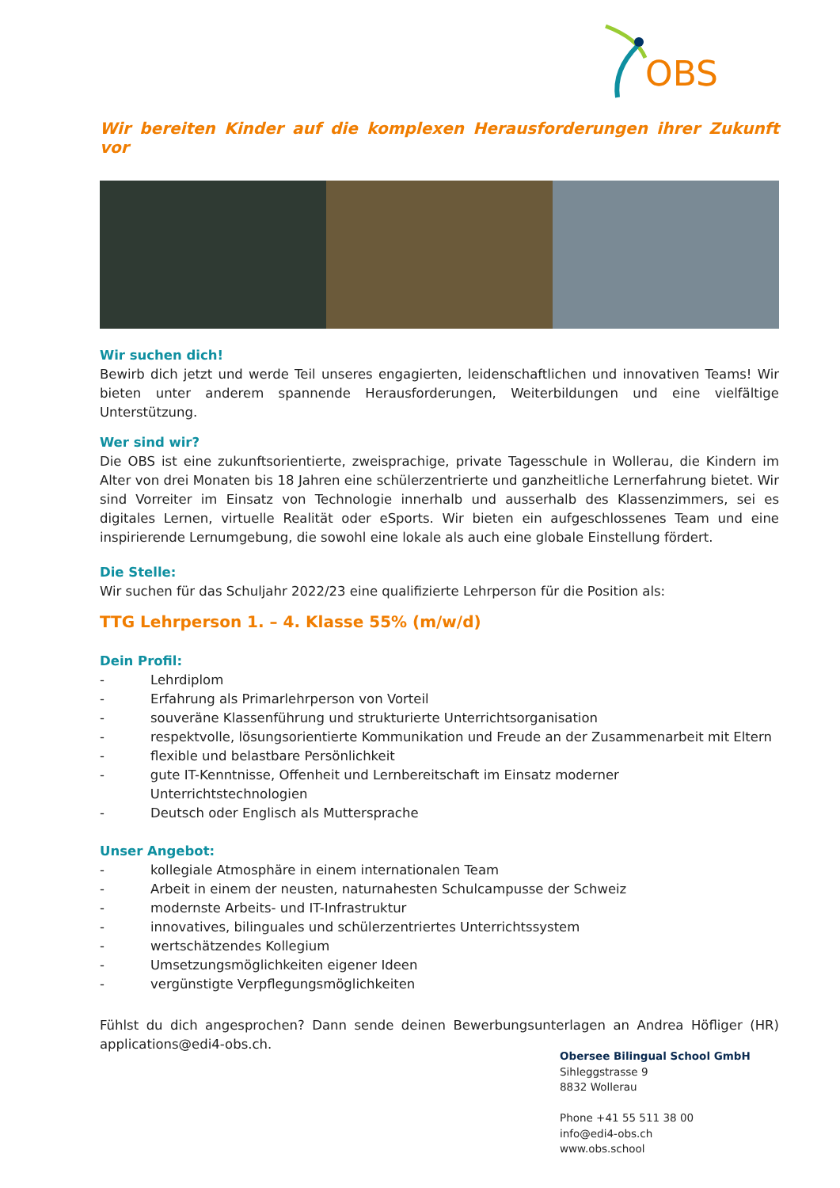OBS
Wir bereiten Kinder auf die komplexen Herausforderungen ihrer Zukunft vor
Wir suchen dich!
Bewirb dich jetzt und werde Teil unseres engagierten, leidenschaftlichen und innovativen Teams! Wir bieten unter anderem spannende Herausforderungen, Weiterbildungen und eine vielfältige Unterstützung.
Wer sind wir?
Die OBS ist eine zukunftsorientierte, zweisprachige, private Tagesschule in Wollerau, die Kindern im Alter von drei Monaten bis 18 Jahren eine schülerzentrierte und ganzheitliche Lernerfahrung bietet. Wir sind Vorreiter im Einsatz von Technologie innerhalb und ausserhalb des Klassenzimmers, sei es digitales Lernen, virtuelle Realität oder eSports. Wir bieten ein aufgeschlossenes Team und eine inspirierende Lernumgebung, die sowohl eine lokale als auch eine globale Einstellung fördert.
Die Stelle:
Wir suchen für das Schuljahr 2022/23 eine qualifizierte Lehrperson für die Position als:
TTG Lehrperson 1. – 4. Klasse 55% (m/w/d)
Dein Profil:
- Lehrdiplom
- Erfahrung als Primarlehrperson von Vorteil
- souveräne Klassenführung und strukturierte Unterrichtsorganisation
- respektvolle, lösungsorientierte Kommunikation und Freude an der Zusammenarbeit mit Eltern
- flexible und belastbare Persönlichkeit
- gute IT-Kenntnisse, Offenheit und Lernbereitschaft im Einsatz moderner Unterrichtstechnologien
- Deutsch oder Englisch als Muttersprache
Unser Angebot:
- kollegiale Atmosphäre in einem internationalen Team
- Arbeit in einem der neusten, naturnahesten Schulcampusse der Schweiz
- modernste Arbeits- und IT-Infrastruktur
- innovatives, bilinguales und schülerzentriertes Unterrichtssystem
- wertschätzendes Kollegium
- Umsetzungsmöglichkeiten eigener Ideen
- vergünstigte Verpflegungsmöglichkeiten
Fühlst du dich angesprochen? Dann sende deinen Bewerbungsunterlagen an Andrea Höfliger (HR) applications@edi4-obs.ch.
Obersee Bilingual School GmbH
Sihleggstrasse 9
8832 Wollerau
Phone +41 55 511 38 00
info@edi4-obs.ch
www.obs.school